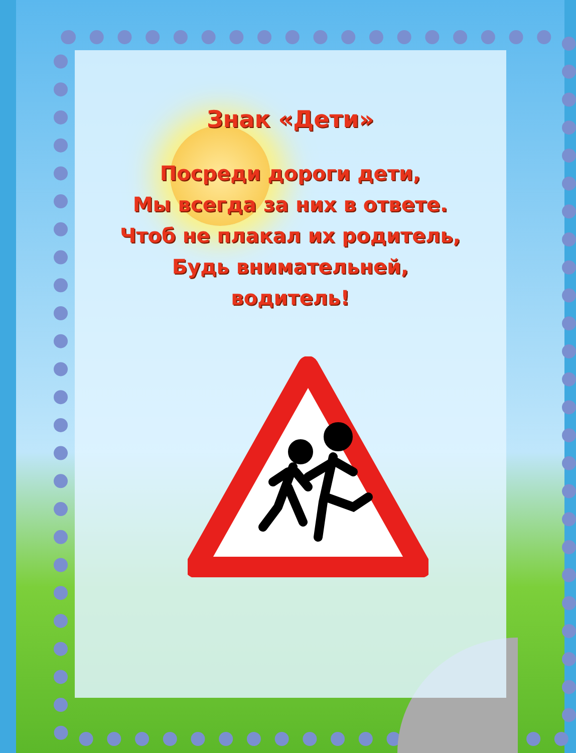Знак «Дети»
Посреди дороги дети,
Мы всегда за них в ответе.
Чтоб не плакал их родитель,
Будь внимательней,
водитель!